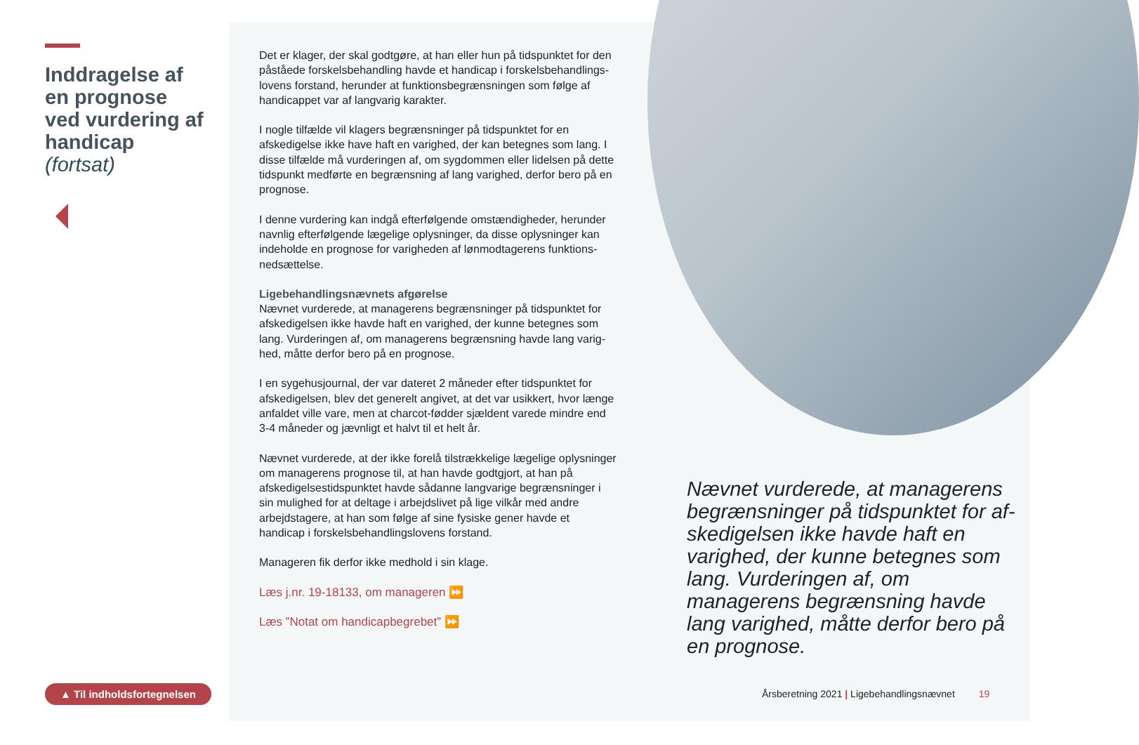Inddragelse af en prognose ved vurdering af handicap (fortsat)
Det er klager, der skal godtgøre, at han eller hun på tidspunktet for den påståede forskelsbehandling havde et handicap i forskelsbehandlings­lovens forstand, herunder at funktionsbegrænsningen som følge af handicappet var af langvarig karakter.
I nogle tilfælde vil klagers begrænsninger på tidspunktet for en afskedigelse ikke have haft en varighed, der kan betegnes som lang. I disse tilfælde må vurderingen af, om sygdommen eller lidelsen på dette tidspunkt medførte en begrænsning af lang varighed, derfor bero på en prognose.
I denne vurdering kan indgå efterfølgende omstændigheder, herunder navnlig efterfølgende lægelige oplysninger, da disse oplysninger kan indeholde en prognose for varigheden af lønmodtagerens funktions­nedsættelse.
Ligebehandlingsnævnets afgørelse
Nævnet vurderede, at managerens begrænsninger på tidspunktet for afskedigelsen ikke havde haft en varighed, der kunne betegnes som lang. Vurderingen af, om managerens begrænsning havde lang varig­hed, måtte derfor bero på en prognose.
I en sygehusjournal, der var dateret 2 måneder efter tidspunktet for afskedigelsen, blev det generelt angivet, at det var usikkert, hvor længe anfaldet ville vare, men at charcot-fødder sjældent varede mindre end 3-4 måneder og jævnligt et halvt til et helt år.
Nævnet vurderede, at der ikke forelå tilstrækkelige lægelige oplys­ninger om managerens prognose til, at han havde godtgjort, at han på afskedigelsestidspunktet havde sådanne langvarige begrænsninger i sin mulighed for at deltage i arbejdslivet på lige vilkår med andre arbejdstagere, at han som følge af sine fysiske gener havde et handicap i forskelsbehandlingslovens forstand.
Manageren fik derfor ikke medhold i sin klage.
Læs j.nr. 19-18133, om manageren ⏩
Læs ”Notat om handicapbegrebet” ⏩
Nævnet vurderede, at managerens begrænsninger på tidspunktet for af­skedigelsen ikke havde haft en varig­hed, der kunne betegnes som lang. Vurderingen af, om managerens begrænsning havde lang varighed, måtte derfor bero på en prognose.
▲ Til indholdsfortegnelsen
Årsberetning 2021 | Ligebehandlingsnævnet 19